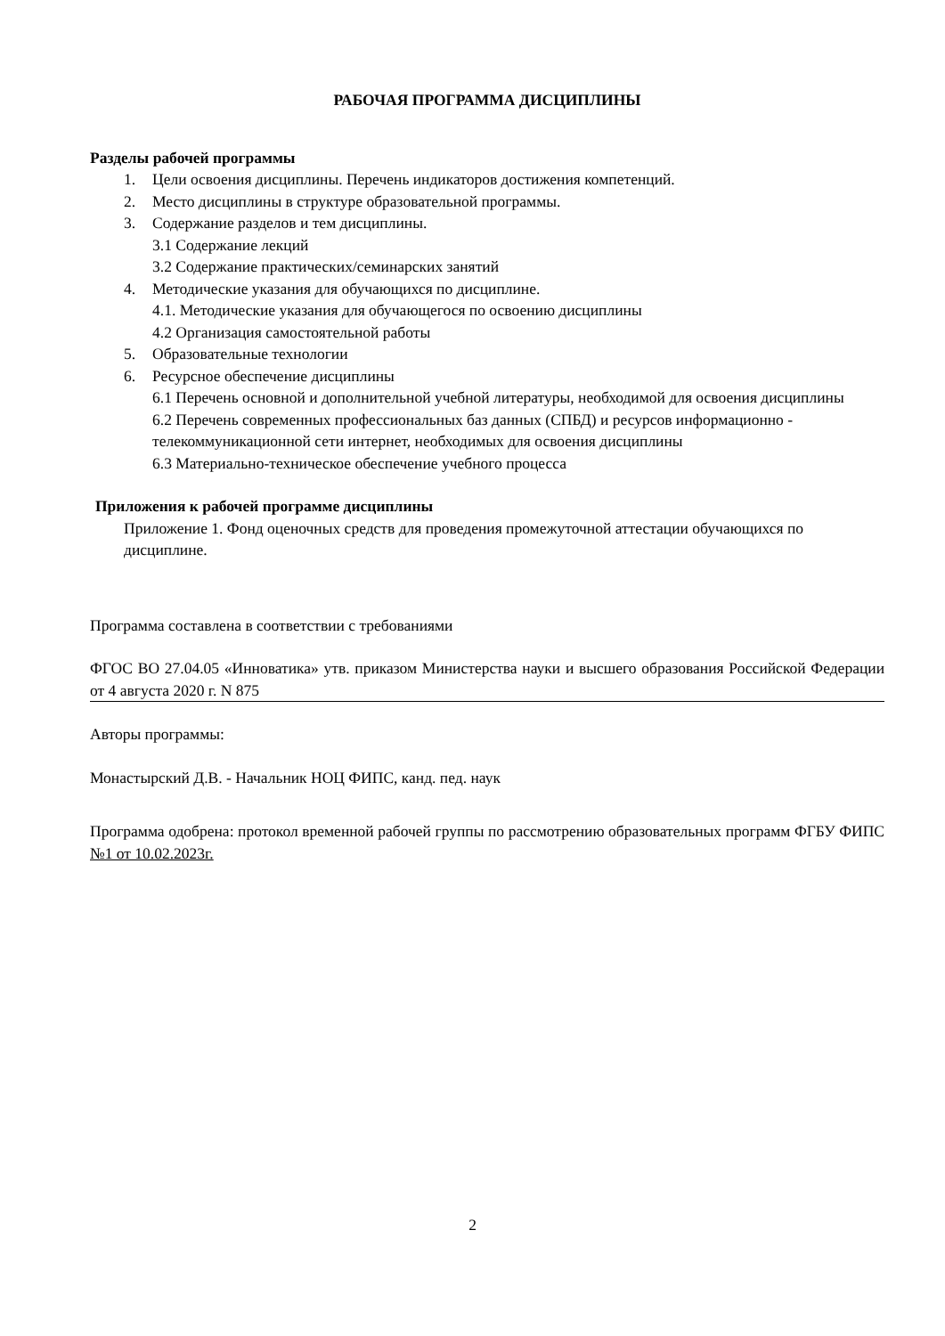РАБОЧАЯ ПРОГРАММА ДИСЦИПЛИНЫ
Разделы рабочей программы
1. Цели освоения дисциплины. Перечень индикаторов достижения компетенций.
2. Место дисциплины в структуре образовательной программы.
3. Содержание разделов и тем дисциплины.
3.1 Содержание лекций
3.2 Содержание практических/семинарских занятий
4. Методические указания для обучающихся по дисциплине.
4.1. Методические указания для обучающегося по освоению дисциплины
4.2 Организация самостоятельной работы
5. Образовательные технологии
6. Ресурсное обеспечение дисциплины
6.1 Перечень основной и дополнительной учебной литературы, необходимой для освоения дисциплины
6.2 Перечень современных профессиональных баз данных (СПБД) и ресурсов информационно - телекоммуникационной сети интернет, необходимых для освоения дисциплины
6.3 Материально-техническое обеспечение учебного процесса
Приложения к рабочей программе дисциплины
Приложение 1. Фонд оценочных средств для проведения промежуточной аттестации обучающихся по дисциплине.
Программа составлена в соответствии с требованиями
ФГОС ВО 27.04.05 «Инноватика» утв. приказом Министерства науки и высшего образования Российской Федерации от 4 августа 2020 г. N 875
Авторы программы:
Монастырский Д.В. - Начальник НОЦ ФИПС, канд. пед. наук
Программа одобрена: протокол временной рабочей группы по рассмотрению образовательных программ ФГБУ ФИПС №1 от 10.02.2023г.
2